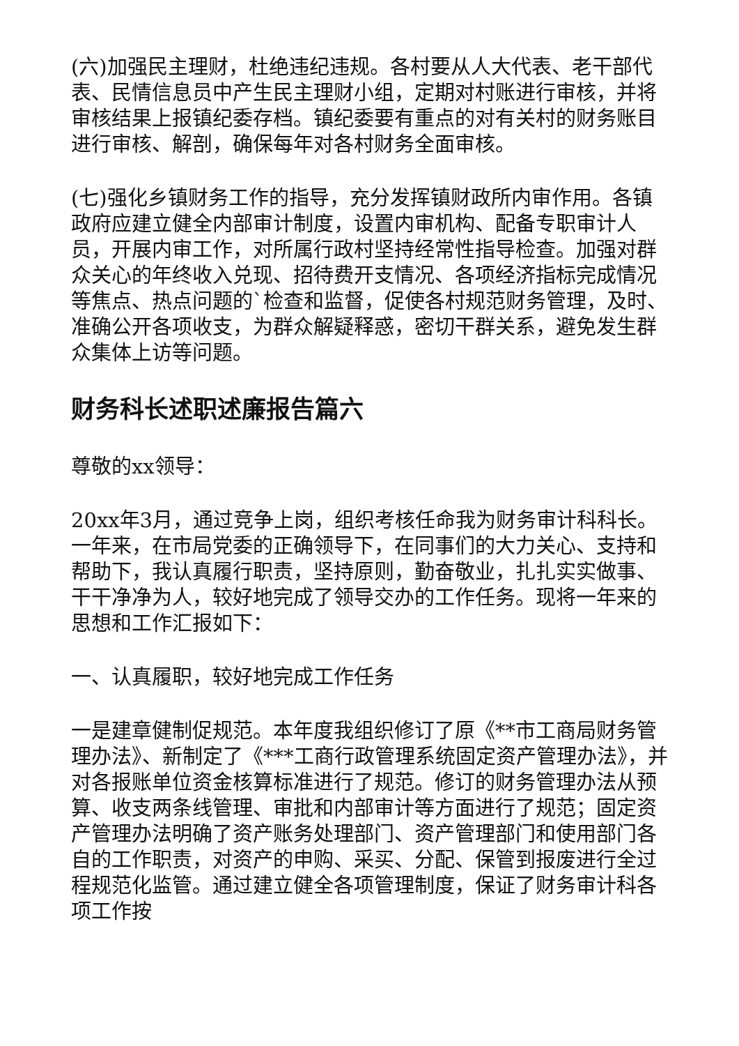(六)加强民主理财，杜绝违纪违规。各村要从人大代表、老干部代表、民情信息员中产生民主理财小组，定期对村账进行审核，并将审核结果上报镇纪委存档。镇纪委要有重点的对有关村的财务账目进行审核、解剖，确保每年对各村财务全面审核。
(七)强化乡镇财务工作的指导，充分发挥镇财政所内审作用。各镇政府应建立健全内部审计制度，设置内审机构、配备专职审计人员，开展内审工作，对所属行政村坚持经常性指导检查。加强对群众关心的年终收入兑现、招待费开支情况、各项经济指标完成情况等焦点、热点问题的`检查和监督，促使各村规范财务管理，及时、准确公开各项收支，为群众解疑释惑，密切干群关系，避免发生群众集体上访等问题。
财务科长述职述廉报告篇六
尊敬的xx领导：
20xx年3月，通过竞争上岗，组织考核任命我为财务审计科科长。一年来，在市局党委的正确领导下，在同事们的大力关心、支持和帮助下，我认真履行职责，坚持原则，勤奋敬业，扎扎实实做事、干干净净为人，较好地完成了领导交办的工作任务。现将一年来的思想和工作汇报如下：
一、认真履职，较好地完成工作任务
一是建章健制促规范。本年度我组织修订了原《**市工商局财务管理办法》、新制定了《***工商行政管理系统固定资产管理办法》，并对各报账单位资金核算标准进行了规范。修订的财务管理办法从预算、收支两条线管理、审批和内部审计等方面进行了规范；固定资产管理办法明确了资产账务处理部门、资产管理部门和使用部门各自的工作职责，对资产的申购、采买、分配、保管到报废进行全过程规范化监管。通过建立健全各项管理制度，保证了财务审计科各项工作按